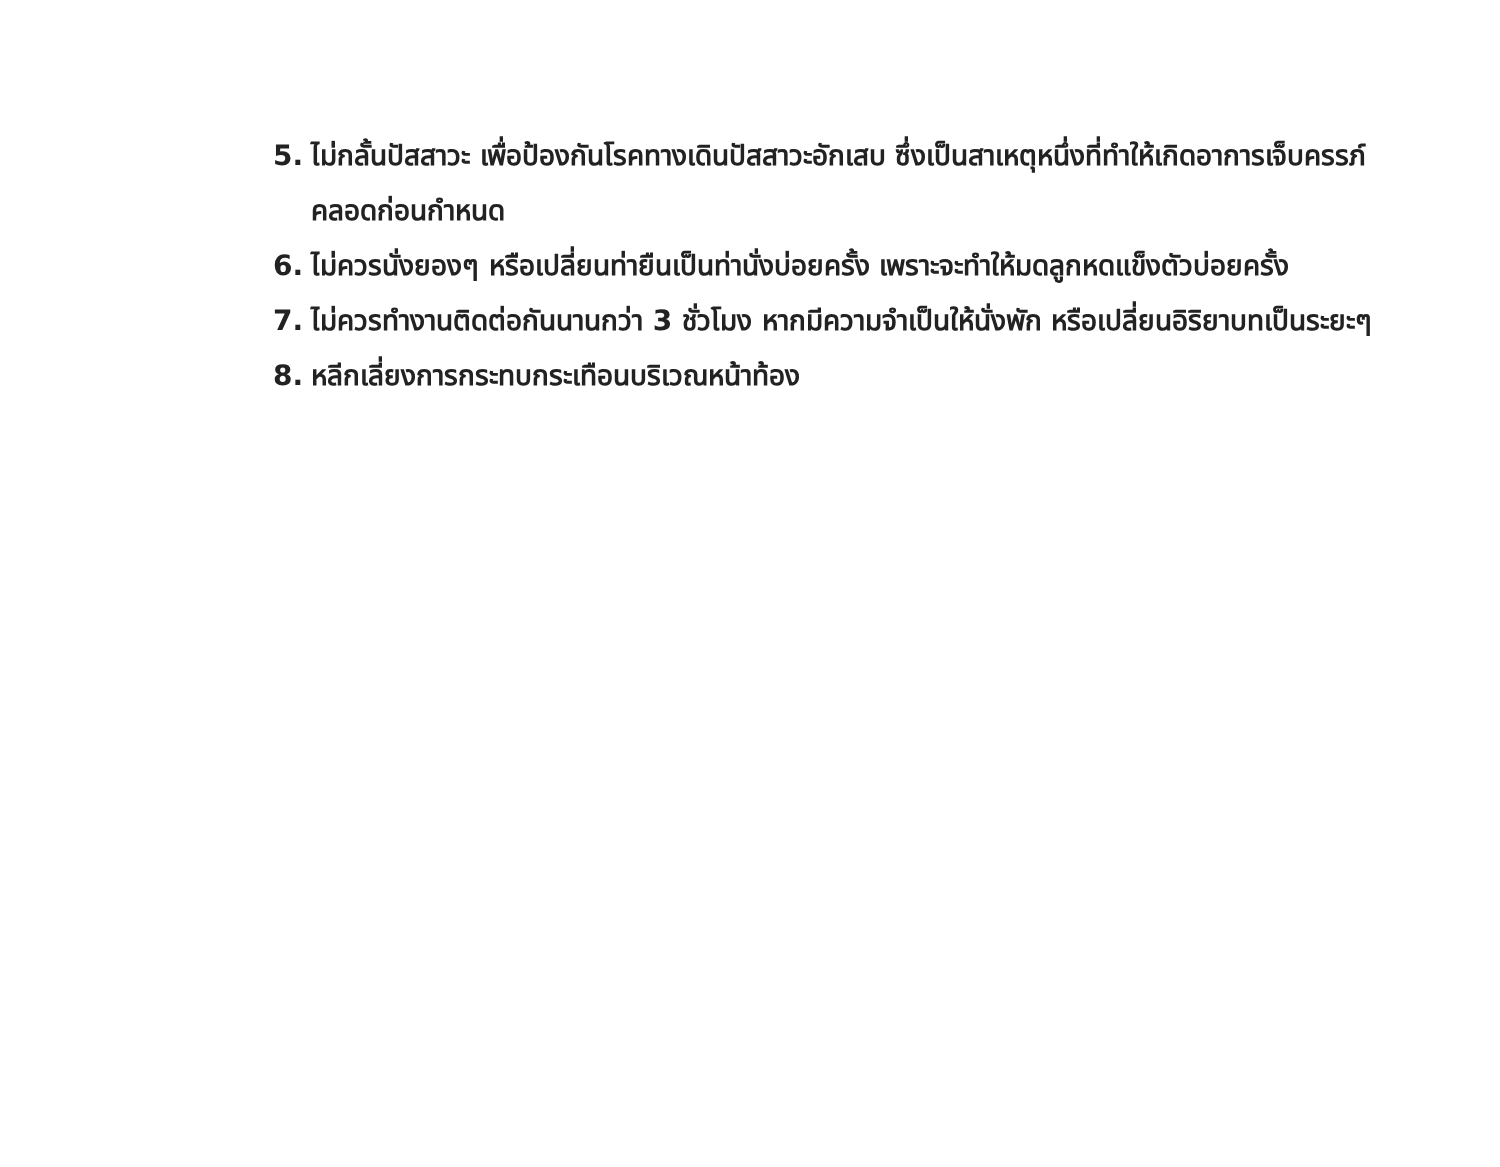5. ไม่กลั้นปัสสาวะ เพื่อป้องกันโรคทางเดินปัสสาวะอักเสบ ซึ่งเป็นสาเหตุหนึ่งที่ทำให้เกิดอาการเจ็บครรภ์คลอดก่อนกำหนด
6. ไม่ควรนั่งยองๆ หรือเปลี่ยนท่ายืนเป็นท่านั่งบ่อยครั้ง เพราะจะทำให้มดลูกหดแข็งตัวบ่อยครั้ง
7. ไม่ควรทำงานติดต่อกันนานกว่า 3 ชั่วโมง หากมีความจำเป็นให้นั่งพัก หรือเปลี่ยนอิริยาบทเป็นระยะๆ
8. หลีกเลี่ยงการกระทบกระเทือนบริเวณหน้าท้อง